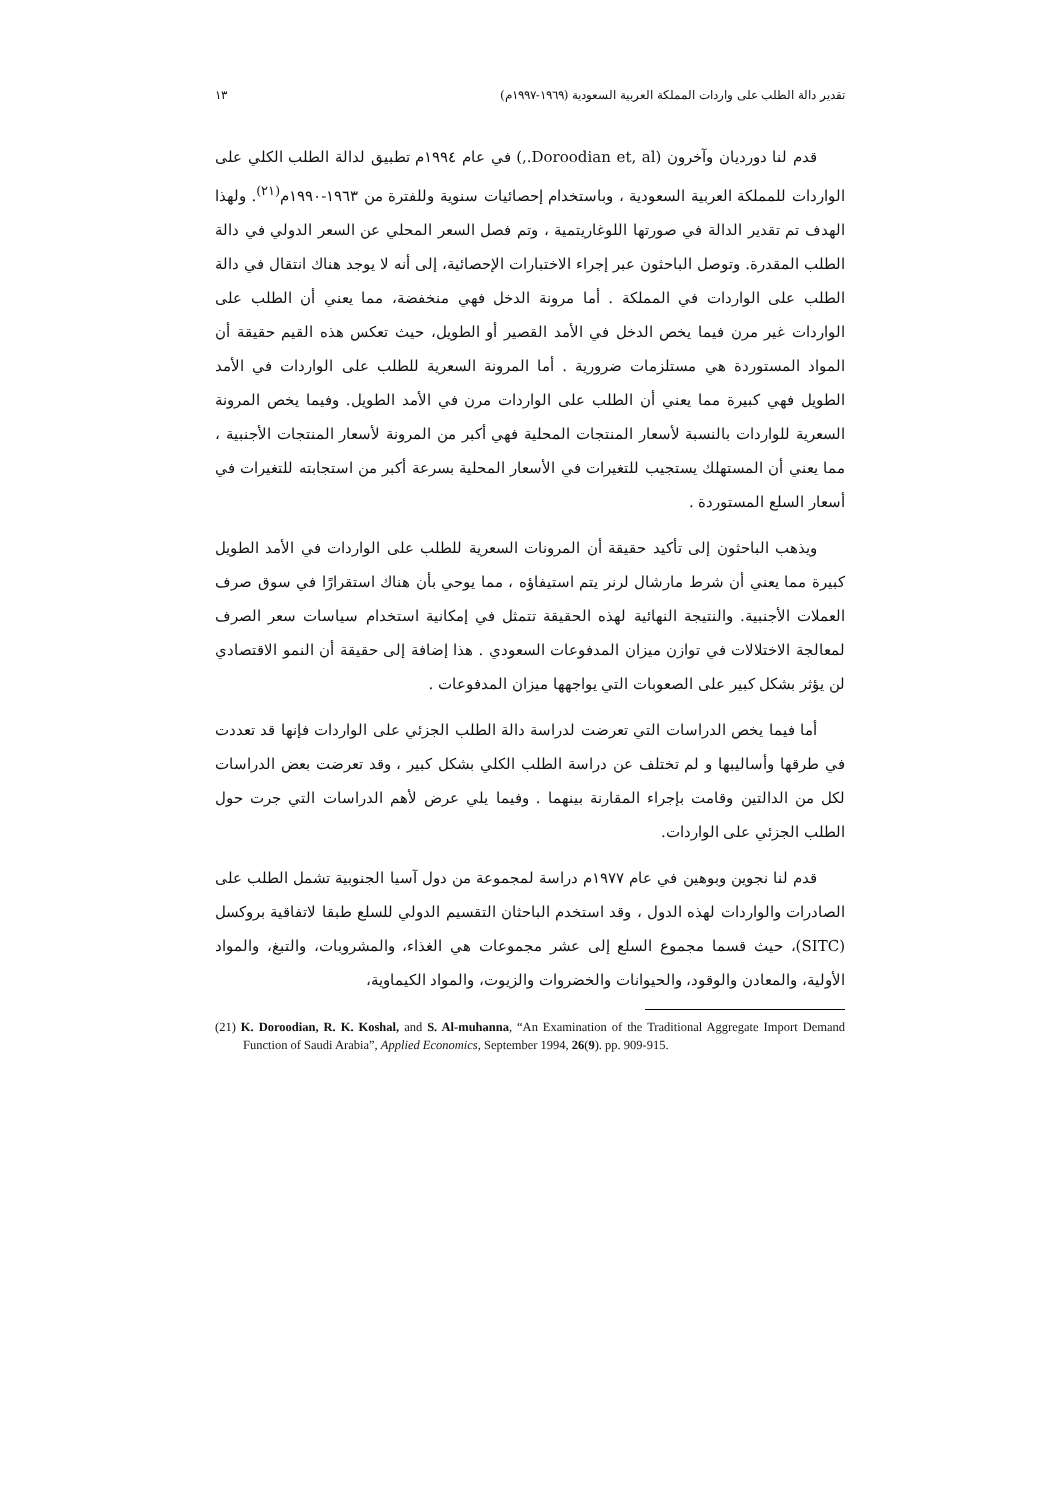تقدير دالة الطلب على واردات المملكة العربية السعودية (١٩٦٩-١٩٩٧م) ١٣
قدم لنا دورديان وآخرون (Doroodian et, al.,) في عام ١٩٩٤م تطبيق لدالة الطلب الكلي على الواردات للمملكة العربية السعودية ، وباستخدام إحصائيات سنوية وللفترة من ١٩٦٣-١٩٩٠م<sup>(٢١)</sup>. ولهذا الهدف تم تقدير الدالة في صورتها اللوغاريتمية ، وتم فصل السعر المحلي عن السعر الدولي في دالة الطلب المقدرة. وتوصل الباحثون عبر إجراء الاختبارات الإحصائية، إلى أنه لا يوجد هناك انتقال في دالة الطلب على الواردات في المملكة . أما مرونة الدخل فهي منخفضة، مما يعني أن الطلب على الواردات غير مرن فيما يخص الدخل في الأمد القصير أو الطويل، حيث تعكس هذه القيم حقيقة أن المواد المستوردة هي مستلزمات ضرورية . أما المرونة السعرية للطلب على الواردات في الأمد الطويل فهي كبيرة مما يعني أن الطلب على الواردات مرن في الأمد الطويل. وفيما يخص المرونة السعرية للواردات بالنسبة لأسعار المنتجات المحلية فهي أكبر من المرونة لأسعار المنتجات الأجنبية ، مما يعني أن المستهلك يستجيب للتغيرات في الأسعار المحلية بسرعة أكبر من استجابته للتغيرات في أسعار السلع المستوردة .
ويذهب الباحثون إلى تأكيد حقيقة أن المرونات السعرية للطلب على الواردات في الأمد الطويل كبيرة مما يعني أن شرط مارشال لرنر يتم استيفاؤه ، مما يوحي بأن هناك استقرارًا في سوق صرف العملات الأجنبية. والنتيجة النهائية لهذه الحقيقة تتمثل في إمكانية استخدام سياسات سعر الصرف لمعالجة الاختلالات في توازن ميزان المدفوعات السعودي . هذا إضافة إلى حقيقة أن النمو الاقتصادي لن يؤثر بشكل كبير على الصعوبات التي يواجهها ميزان المدفوعات .
أما فيما يخص الدراسات التي تعرضت لدراسة دالة الطلب الجزئي على الواردات فإنها قد تعددت في طرقها وأساليبها و لم تختلف عن دراسة الطلب الكلي بشكل كبير ، وقد تعرضت بعض الدراسات لكل من الدالتين وقامت بإجراء المقارنة بينهما . وفيما يلي عرض لأهم الدراسات التي جرت حول الطلب الجزئي على الواردات.
قدم لنا نجوين وبوهين في عام ١٩٧٧م دراسة لمجموعة من دول آسيا الجنوبية تشمل الطلب على الصادرات والواردات لهذه الدول ، وقد استخدم الباحثان التقسيم الدولي للسلع طبقا لاتفاقية بروكسل (SITC)، حيث قسما مجموع السلع إلى عشر مجموعات هي الغذاء، والمشروبات، والتبغ، والمواد الأولية، والمعادن والوقود، والحيوانات والخضروات والزيوت، والمواد الكيماوية،
(21) K. Doroodian, R. K. Koshal, and S. Al-muhanna, “An Examination of the Traditional Aggregate Import Demand Function of Saudi Arabia”, Applied Economics, September 1994, 26(9). pp. 909-915.